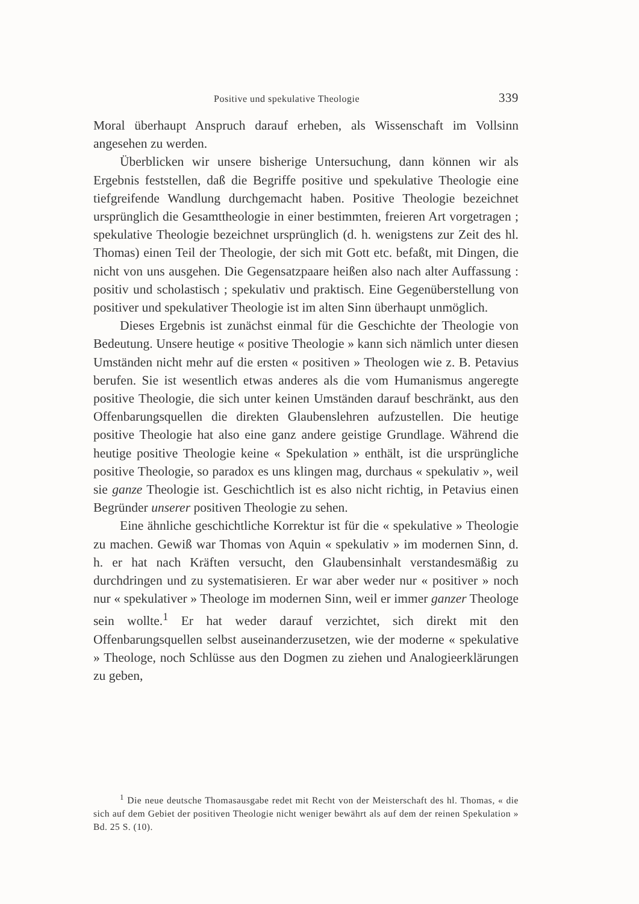Positive und spekulative Theologie 339
Moral überhaupt Anspruch darauf erheben, als Wissenschaft im Vollsinn angesehen zu werden.
Überblicken wir unsere bisherige Untersuchung, dann können wir als Ergebnis feststellen, daß die Begriffe positive und spekulative Theologie eine tiefgreifende Wandlung durchgemacht haben. Positive Theologie bezeichnet ursprünglich die Gesamttheologie in einer bestimmten, freieren Art vorgetragen ; spekulative Theologie bezeichnet ursprünglich (d. h. wenigstens zur Zeit des hl. Thomas) einen Teil der Theologie, der sich mit Gott etc. befaßt, mit Dingen, die nicht von uns ausgehen. Die Gegensatzpaare heißen also nach alter Auffassung : positiv und scholastisch ; spekulativ und praktisch. Eine Gegenüberstellung von positiver und spekulativer Theologie ist im alten Sinn überhaupt unmöglich.
Dieses Ergebnis ist zunächst einmal für die Geschichte der Theologie von Bedeutung. Unsere heutige « positive Theologie » kann sich nämlich unter diesen Umständen nicht mehr auf die ersten « positiven » Theologen wie z. B. Petavius berufen. Sie ist wesentlich etwas anderes als die vom Humanismus angeregte positive Theologie, die sich unter keinen Umständen darauf beschränkt, aus den Offenbarungsquellen die direkten Glaubenslehren aufzustellen. Die heutige positive Theologie hat also eine ganz andere geistige Grundlage. Während die heutige positive Theologie keine « Spekulation » enthält, ist die ursprüngliche positive Theologie, so paradox es uns klingen mag, durchaus « spekulativ », weil sie ganze Theologie ist. Geschichtlich ist es also nicht richtig, in Petavius einen Begründer unserer positiven Theologie zu sehen.
Eine ähnliche geschichtliche Korrektur ist für die « spekulative » Theologie zu machen. Gewiß war Thomas von Aquin « spekulativ » im modernen Sinn, d. h. er hat nach Kräften versucht, den Glaubensinhalt verstandesmäßig zu durchdringen und zu systematisieren. Er war aber weder nur « positiver » noch nur « spekulativer » Theologe im modernen Sinn, weil er immer ganzer Theologe sein wollte.<sup>1</sup> Er hat weder darauf verzichtet, sich direkt mit den Offenbarungsquellen selbst auseinanderzusetzen, wie der moderne « spekulative » Theologe, noch Schlüsse aus den Dogmen zu ziehen und Analogieerklärungen zu geben,
<sup>1</sup> Die neue deutsche Thomasausgabe redet mit Recht von der Meisterschaft des hl. Thomas, « die sich auf dem Gebiet der positiven Theologie nicht weniger bewährt als auf dem der reinen Spekulation » Bd. 25 S. (10).